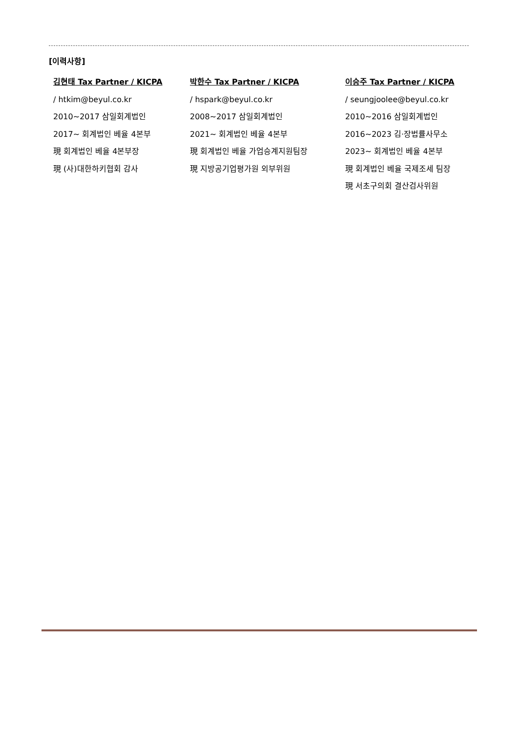[이력사항]
김현태 Tax Partner / KICPA
/ htkim@beyul.co.kr
2010~2017 삼일회계법인
2017~ 회계법인 베율 4본부
現 회계법인 베율 4본부장
現 (사)대한하키협회 감사
박한수 Tax Partner / KICPA
/ hspark@beyul.co.kr
2008~2017 삼일회계법인
2021~ 회계법인 베율 4본부
現 회계법인 베율 가업승계지원팀장
現 지방공기업평가원 외부위원
이승주 Tax Partner / KICPA
/ seungjoolee@beyul.co.kr
2010~2016 삼일회계법인
2016~2023 김·장법률사무소
2023~ 회계법인 베율 4본부
現 회계법인 베율 국제조세 팀장
現 서초구의회 결산검사위원